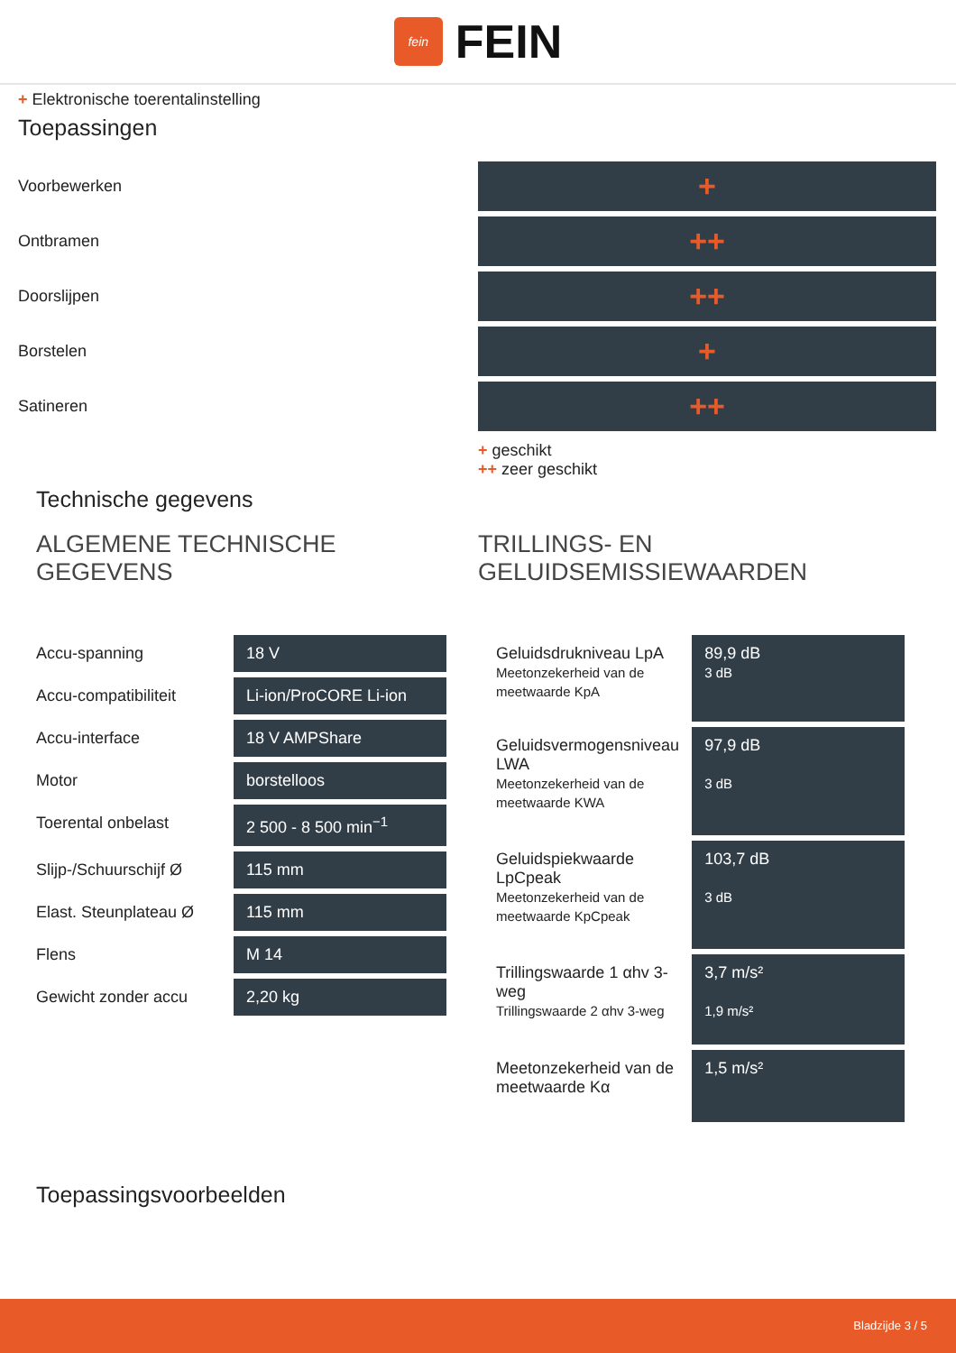fein
FEIN
+ Elektronische toerentalinstelling
Toepassingen
Voorbewerken
+
Ontbramen
++
Doorslijpen
++
Borstelen
+
Satineren
++
+ geschikt
++ zeer geschikt
Technische gegevens
ALGEMENE TECHNISCHE GEGEVENS
| Accu-spanning | 18 V |
| Accu-compatibiliteit | Li-ion/ProCORE Li-ion |
| Accu-interface | 18 V AMPShare |
| Motor | borstelloos |
| Toerental onbelast | 2 500 - 8 500 min<sup>−1</sup> |
| Slijp-/Schuurschijf Ø | 115 mm |
| Elast. Steunplateau Ø | 115 mm |
| Flens | M 14 |
| Gewicht zonder accu | 2,20 kg |
TRILLINGS- EN GELUIDSEMISSIEWAARDEN
| Geluidsdrukniveau LpA Meetonzekerheid van de meetwaarde KpA | 89,9 dB 3 dB |
| Geluidsvermogensniveau LWA Meetonzekerheid van de meetwaarde KWA | 97,9 dB 3 dB |
| Geluidspiekwaarde LpCpeak Meetonzekerheid van de meetwaarde KpCpeak | 103,7 dB 3 dB |
| Trillingswaarde 1 αhv 3-weg Trillingswaarde 2 αhv 3-weg | 3,7 m/s² 1,9 m/s² |
| Meetonzekerheid van de meetwaarde Kα | 1,5 m/s² |
Toepassingsvoorbeelden
Bladzijde 3 / 5